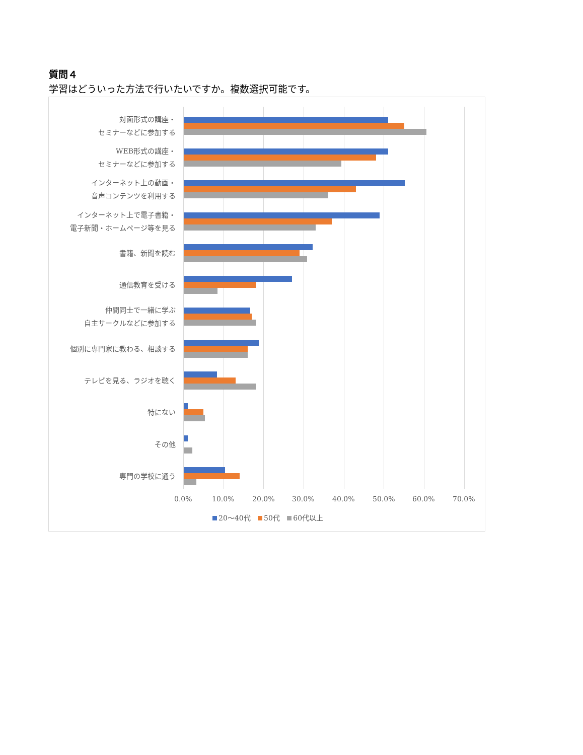質問４
学習はどういった方法で行いたいですか。複数選択可能です。
対面形式の講座・
セミナーなどに参加する
WEB形式の講座・
セミナーなどに参加する
インターネット上の動画・
音声コンテンツを利用する
インターネット上で電子書籍・
電子新聞・ホームページ等を見る
書籍、新聞を読む
通信教育を受ける
仲間同士で一緒に学ぶ
自主サークルなどに参加する
個別に専門家に教わる、相談する
テレビを見る、ラジオを聴く
特にない
その他
専門の学校に通う
0.0% 10.0% 20.0% 30.0% 40.0% 50.0% 60.0% 70.0%
20～40代 50代 60代以上